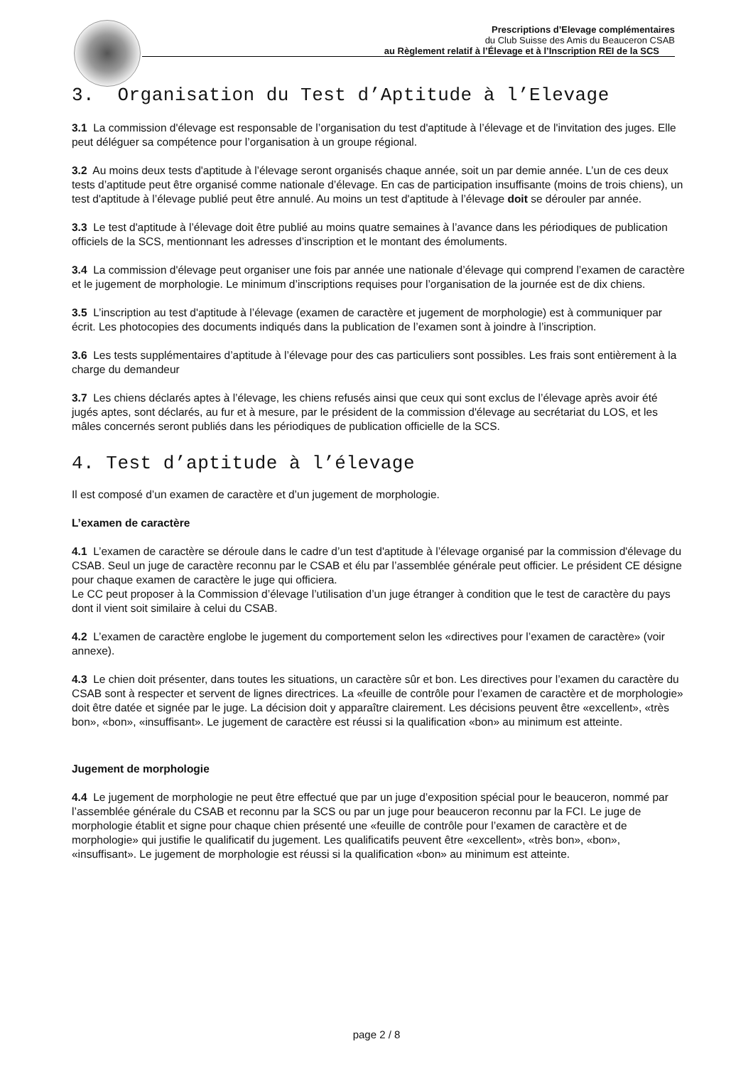Prescriptions d’Elevage complémentaires
du Club Suisse des Amis du Beauceron CSAB
au Règlement relatif à l’Élevage et à l’Inscription REI de la SCS
3. Organisation du Test d’Aptitude à l’Elevage
3.1 La commission d'élevage est responsable de l’organisation du test d'aptitude à l’élevage et de l'invitation des juges. Elle peut déléguer sa compétence pour l’organisation à un groupe régional.
3.2 Au moins deux tests d'aptitude à l’élevage seront organisés chaque année, soit un par demie année. L’un de ces deux tests d’aptitude peut être organisé comme nationale d’élevage. En cas de participation insuffisante (moins de trois chiens), un test d'aptitude à l’élevage publié peut être annulé. Au moins un test d'aptitude à l’élevage doit se dérouler par année.
3.3 Le test d'aptitude à l’élevage doit être publié au moins quatre semaines à l’avance dans les périodiques de publication officiels de la SCS, mentionnant les adresses d’inscription et le montant des émoluments.
3.4 La commission d'élevage peut organiser une fois par année une nationale d’élevage qui comprend l’examen de caractère et le jugement de morphologie. Le minimum d’inscriptions requises pour l’organisation de la journée est de dix chiens.
3.5 L’inscription au test d'aptitude à l’élevage (examen de caractère et jugement de morphologie) est à communiquer par écrit. Les photocopies des documents indiqués dans la publication de l’examen sont à joindre à l’inscription.
3.6 Les tests supplémentaires d’aptitude à l’élevage pour des cas particuliers sont possibles. Les frais sont entièrement à la charge du demandeur
3.7 Les chiens déclarés aptes à l’élevage, les chiens refusés ainsi que ceux qui sont exclus de l’élevage après avoir été jugés aptes, sont déclarés, au fur et à mesure, par le président de la commission d'élevage au secrétariat du LOS, et les mâles concernés seront publiés dans les périodiques de publication officielle de la SCS.
4. Test d’aptitude à l’élevage
Il est composé d’un examen de caractère et d’un jugement de morphologie.
L’examen de caractère
4.1 L’examen de caractère se déroule dans le cadre d’un test d'aptitude à l’élevage organisé par la commission d'élevage du CSAB. Seul un juge de caractère reconnu par le CSAB et élu par l’assemblée générale peut officier. Le président CE désigne pour chaque examen de caractère le juge qui officiera.
Le CC peut proposer à la Commission d’élevage l’utilisation d’un juge étranger à condition que le test de caractère du pays dont il vient soit similaire à celui du CSAB.
4.2 L’examen de caractère englobe le jugement du comportement selon les «directives pour l’examen de caractère» (voir annexe).
4.3 Le chien doit présenter, dans toutes les situations, un caractère sûr et bon. Les directives pour l’examen du caractère du CSAB sont à respecter et servent de lignes directrices. La «feuille de contrôle pour l’examen de caractère et de morphologie» doit être datée et signée par le juge. La décision doit y apparaître clairement. Les décisions peuvent être «excellent», «très bon», «bon», «insuffisant». Le jugement de caractère est réussi si la qualification «bon» au minimum est atteinte.
Jugement de morphologie
4.4 Le jugement de morphologie ne peut être effectué que par un juge d’exposition spécial pour le beauceron, nommé par l’assemblée générale du CSAB et reconnu par la SCS ou par un juge pour beauceron reconnu par la FCI. Le juge de morphologie établit et signe pour chaque chien présenté une «feuille de contrôle pour l’examen de caractère et de morphologie» qui justifie le qualificatif du jugement. Les qualificatifs peuvent être «excellent», «très bon», «bon», «insuffisant». Le jugement de morphologie est réussi si la qualification «bon» au minimum est atteinte.
page 2 / 8